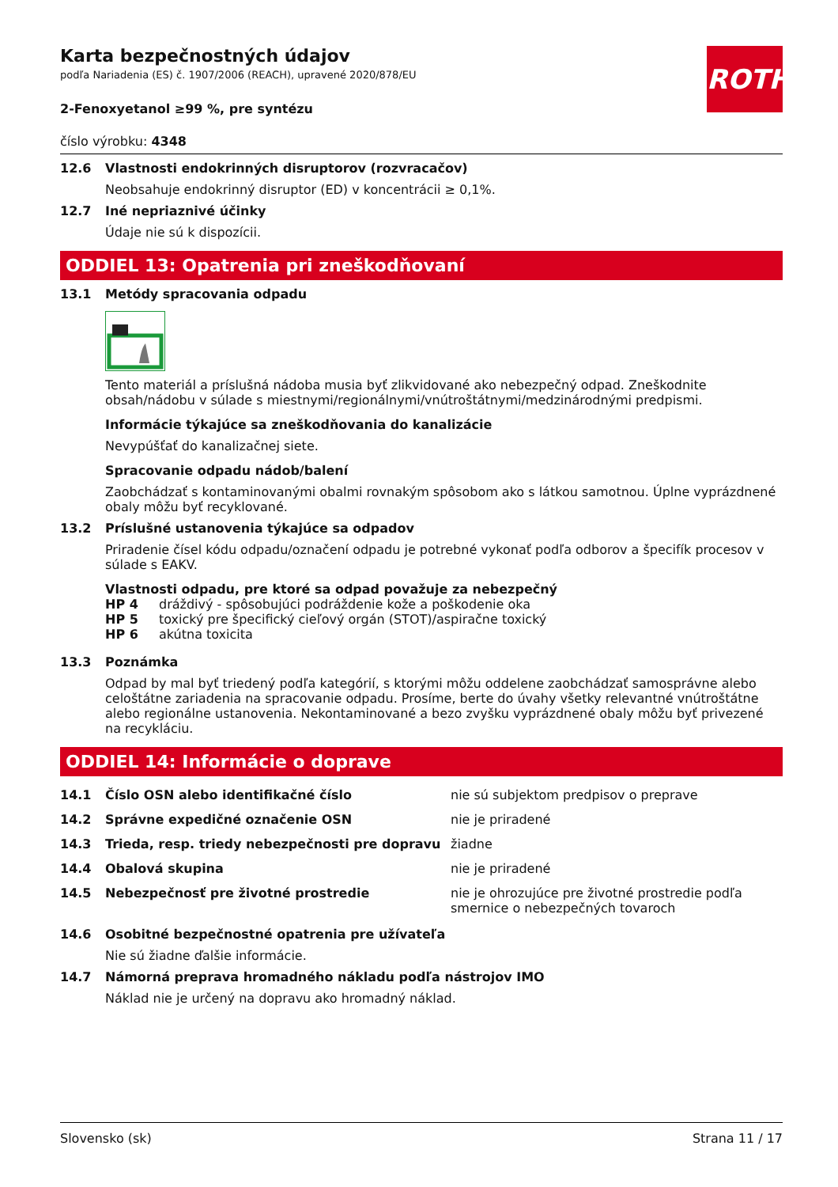ROTH
Karta bezpečnostných údajov
podľa Nariadenia (ES) č. 1907/2006 (REACH), upravené 2020/878/EU
2-Fenoxyetanol ≥99 %, pre syntézu
číslo výrobku: 4348
12.6 Vlastnosti endokrinných disruptorov (rozvracačov)
Neobsahuje endokrinný disruptor (ED) v koncentrácii ≥ 0,1%.
12.7 Iné nepriaznivé účinky
Údaje nie sú k dispozícii.
ODDIEL 13: Opatrenia pri zneškodňovaní
13.1 Metódy spracovania odpadu
Tento materiál a príslušná nádoba musia byť zlikvidované ako nebezpečný odpad. Zneškodnite obsah/nádobu v súlade s miestnymi/regionálnymi/vnútroštátnymi/medzinárodnými predpismi.
Informácie týkajúce sa zneškodňovania do kanalizácie
Nevypúšťať do kanalizačnej siete.
Spracovanie odpadu nádob/balení
Zaobchádzať s kontaminovanými obalmi rovnakým spôsobom ako s látkou samotnou. Úplne vyprázdnené obaly môžu byť recyklované.
13.2 Príslušné ustanovenia týkajúce sa odpadov
Priradenie čísel kódu odpadu/označení odpadu je potrebné vykonať podľa odborov a špecifík procesov v súlade s EAKV.
Vlastnosti odpadu, pre ktoré sa odpad považuje za nebezpečný
| HP 4 | dráždivý - spôsobujúci podráždenie kože a poškodenie oka |
| HP 5 | toxický pre špecifický cieľový orgán (STOT)/aspiračne toxický |
| HP 6 | akútna toxicita |
13.3 Poznámka
Odpad by mal byť triedený podľa kategórií, s ktorými môžu oddelene zaobchádzať samosprávne alebo celoštátne zariadenia na spracovanie odpadu. Prosíme, berte do úvahy všetky relevantné vnútroštátne alebo regionálne ustanovenia. Nekontaminované a bezo zvyšku vyprázdnené obaly môžu byť privezené na recykláciu.
ODDIEL 14: Informácie o doprave
| 14.1 | Číslo OSN alebo identifikačné číslo | nie sú subjektom predpisov o preprave |
| 14.2 | Správne expedičné označenie OSN | nie je priradené |
| 14.3 | Trieda, resp. triedy nebezpečnosti pre dopravu | žiadne |
| 14.4 | Obalová skupina | nie je priradené |
| 14.5 | Nebezpečnosť pre životné prostredie | nie je ohrozujúce pre životné prostredie podľa smernice o nebezpečných tovaroch |
14.6 Osobitné bezpečnostné opatrenia pre užívateľa
Nie sú žiadne ďalšie informácie.
14.7 Námorná preprava hromadného nákladu podľa nástrojov IMO
Náklad nie je určený na dopravu ako hromadný náklad.
Slovensko (sk) Strana 11 / 17